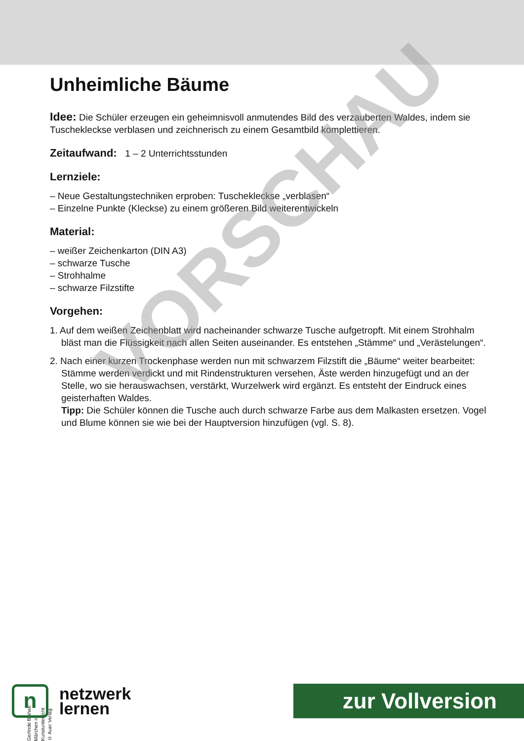Unheimliche Bäume
Idee: Die Schüler erzeugen ein geheimnisvoll anmutendes Bild des verzauberten Waldes, indem sie Tuschekleckse verblasen und zeichnerisch zu einem Gesamtbild komplettieren.
Zeitaufwand: 1 – 2 Unterrichtsstunden
Lernziele:
– Neue Gestaltungstechniken erproben: Tuschekleckse „verblasen“
– Einzelne Punkte (Kleckse) zu einem größeren Bild weiterentwickeln
Material:
– weißer Zeichenkarton (DIN A3)
– schwarze Tusche
– Strohhalme
– schwarze Filzstifte
Vorgehen:
1. Auf dem weißen Zeichenblatt wird nacheinander schwarze Tusche aufgetropft. Mit einem Strohhalm bläst man die Flüssigkeit nach allen Seiten auseinander. Es entstehen „Stämme“ und „Verästelungen“.
2. Nach einer kurzen Trockenphase werden nun mit schwarzem Filzstift die „Bäume“ weiter bearbeitet: Stämme werden verdickt und mit Rindenstrukturen versehen, Äste werden hinzugefügt und an der Stelle, wo sie herauswachsen, verstärkt, Wurzelwerk wird ergänzt. Es entsteht der Eindruck eines geisterhaften Waldes.
Tipp: Die Schüler können die Tusche auch durch schwarze Farbe aus dem Malkasten ersetzen. Vogel und Blume können sie wie bei der Hauptversion hinzufügen (vgl. S. 8).
VORSCHAU
Gerlinde Blahak: Märchen im Kunstunterricht
© Auer Verlag
n
netzwerk
lernen
zur Vollversion